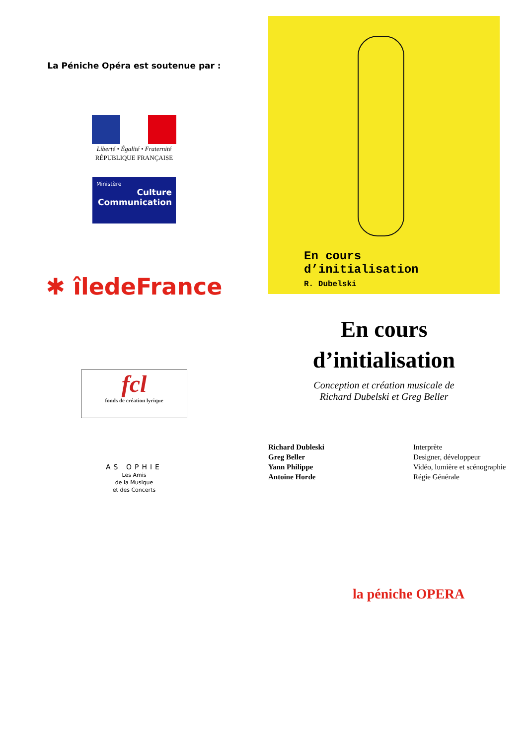La Péniche Opéra est soutenue par :
Liberté • Égalité • Fraternité
RÉPUBLIQUE FRANÇAISE
Ministère
Culture
Communication
✱ îledeFrance
fcl
fonds de création lyrique
AS OPHIE
Les Amis
de la Musique
et des Concerts
En cours
d’initialisation
R. Dubelski
En cours
d’initialisation
Conception et création musicale de
Richard Dubelski et Greg Beller
Richard Dubleski
Greg Beller
Yann Philippe
Antoine Horde
Interprète
Designer, développeur
Vidéo, lumière et scénographie
Régie Générale
la péniche OPERA